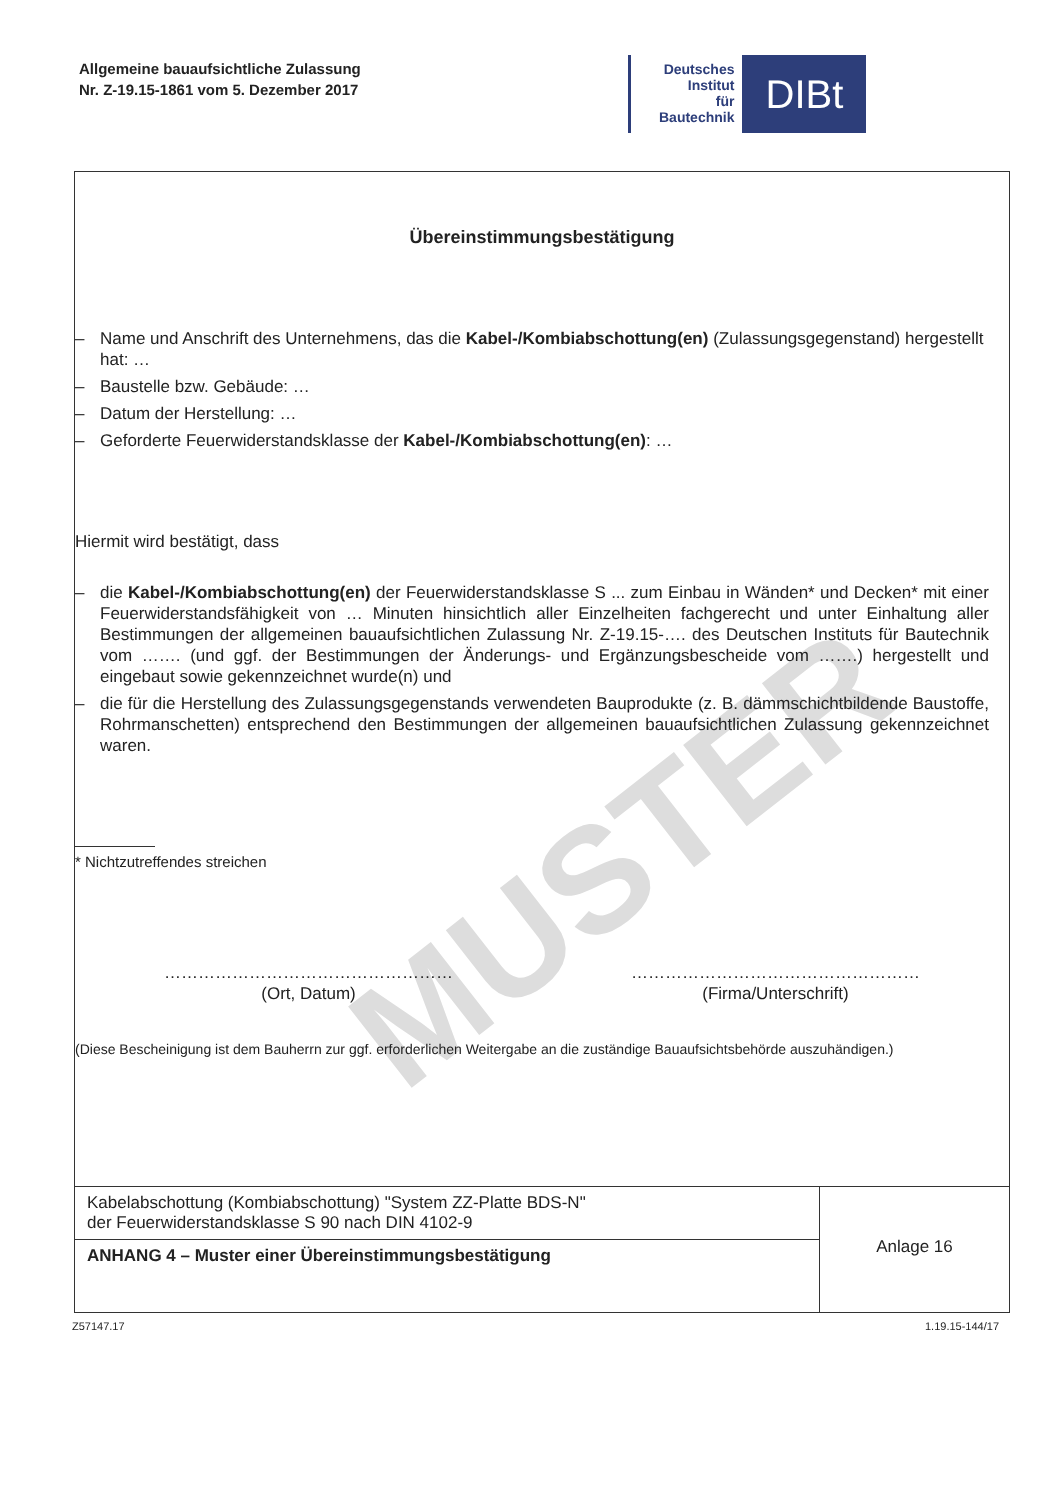Allgemeine bauaufsichtliche Zulassung
Nr. Z-19.15-1861 vom 5. Dezember 2017
Deutsches
Institut
für
Bautechnik
DIBt
MUSTER
Übereinstimmungsbestätigung
– Name und Anschrift des Unternehmens, das die Kabel-/Kombiabschottung(en) (Zulassungsgegenstand) hergestellt hat: …
– Baustelle bzw. Gebäude: …
– Datum der Herstellung: …
– Geforderte Feuerwiderstandsklasse der Kabel-/Kombiabschottung(en): …
Hiermit wird bestätigt, dass
– die Kabel-/Kombiabschottung(en) der Feuerwiderstandsklasse S ... zum Einbau in Wänden* und Decken* mit einer Feuerwiderstandsfähigkeit von … Minuten hinsichtlich aller Einzelheiten fachgerecht und unter Einhaltung aller Bestimmungen der allgemeinen bauaufsichtlichen Zulassung Nr. Z-19.15-…. des Deutschen Instituts für Bautechnik vom ……. (und ggf. der Bestimmungen der Änderungs- und Ergänzungsbescheide vom …….) hergestellt und eingebaut sowie gekennzeichnet wurde(n) und
– die für die Herstellung des Zulassungsgegenstands verwendeten Bauprodukte (z. B. dämmschichtbildende Baustoffe, Rohrmanschetten) entsprechend den Bestimmungen der allgemeinen bauaufsichtlichen Zulassung gekennzeichnet waren.
* Nichtzutreffendes streichen
……………………………………………
(Ort, Datum)
……………………………………………
(Firma/Unterschrift)
(Diese Bescheinigung ist dem Bauherrn zur ggf. erforderlichen Weitergabe an die zuständige Bauaufsichtsbehörde auszuhändigen.)
| Kabelabschottung (Kombiabschottung) "System ZZ-Platte BDS-N" der Feuerwiderstandsklasse S 90 nach DIN 4102-9 | Anlage 16 |
| ANHANG 4 – Muster einer Übereinstimmungsbestätigung | |
Z57147.17 1.19.15-144/17